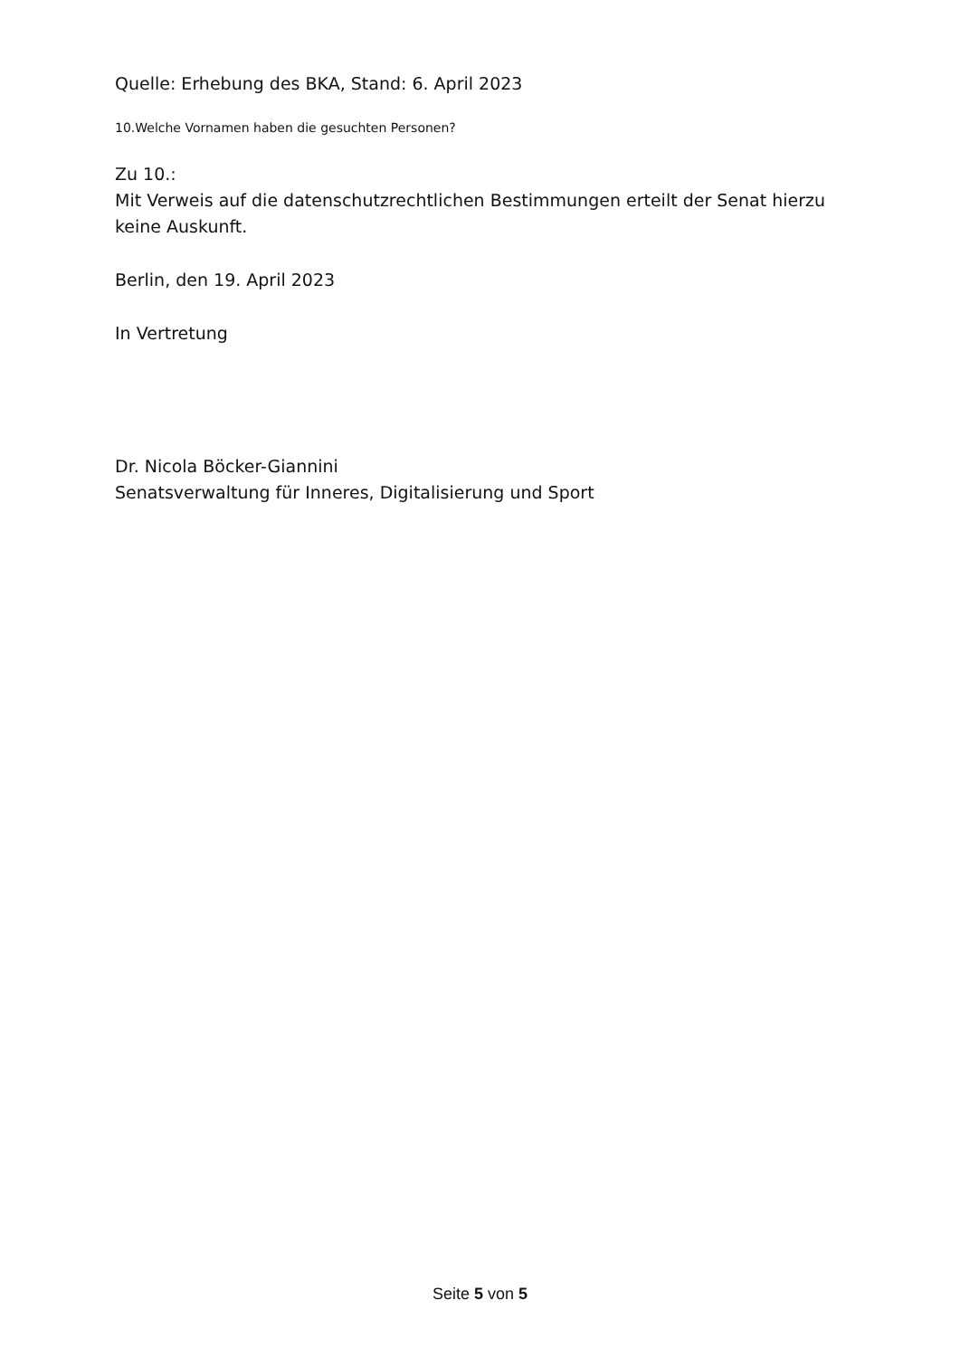Quelle: Erhebung des BKA, Stand: 6. April 2023
10.Welche Vornamen haben die gesuchten Personen?
Zu 10.:
Mit Verweis auf die datenschutzrechtlichen Bestimmungen erteilt der Senat hierzu keine Auskunft.
Berlin, den 19. April 2023
In Vertretung
Dr. Nicola Böcker-Giannini
Senatsverwaltung für Inneres, Digitalisierung und Sport
Seite 5 von 5